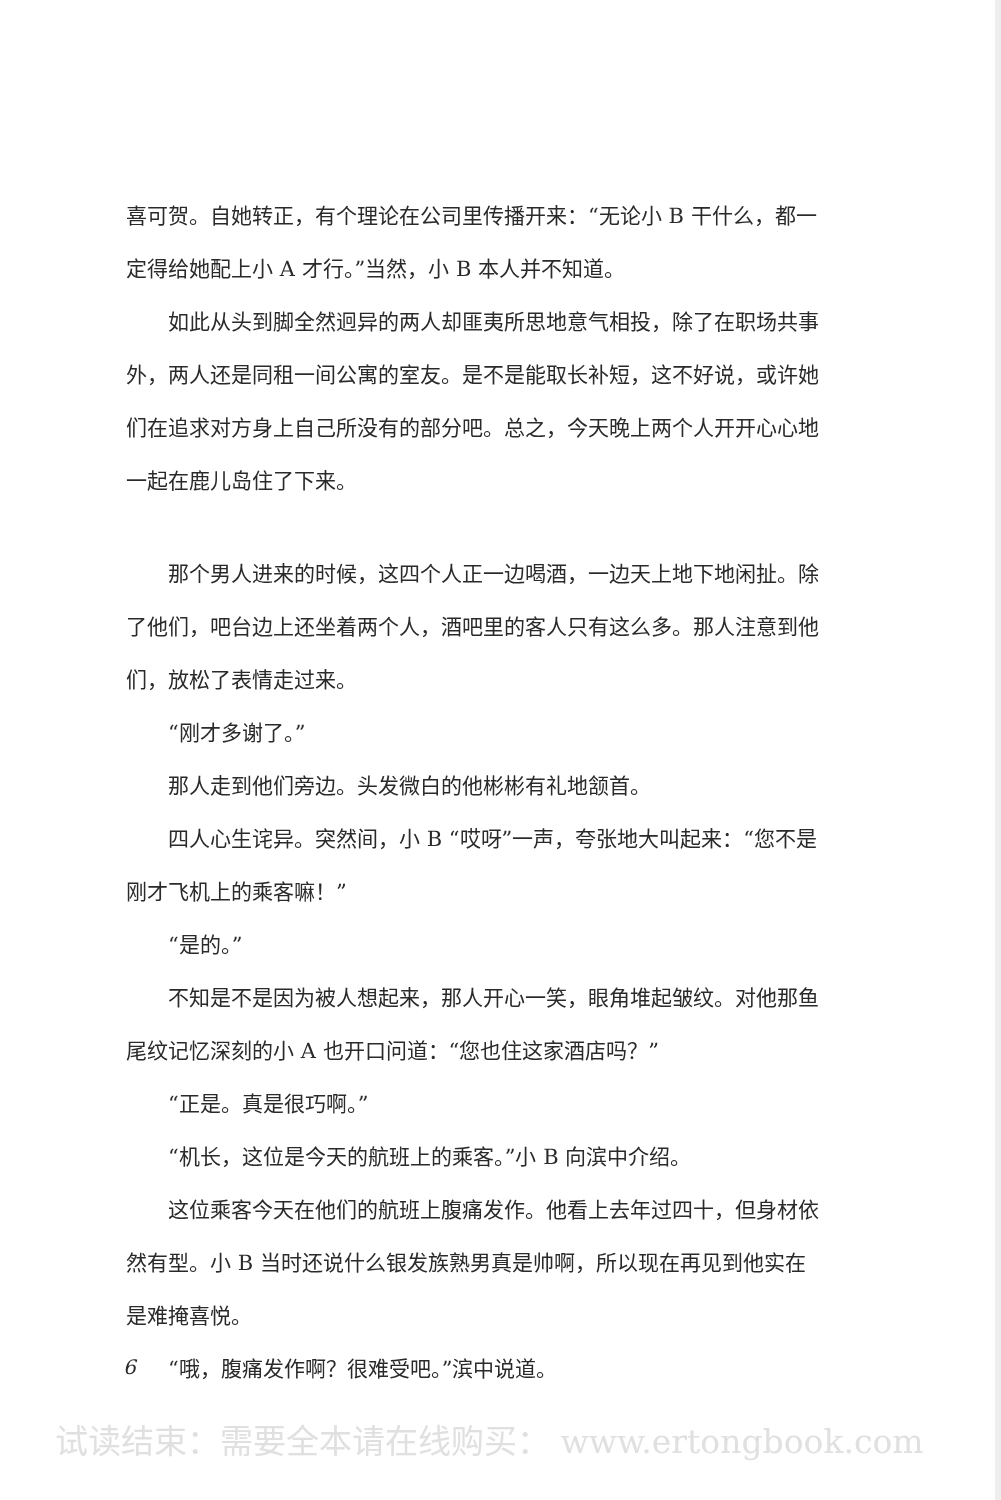喜可贺。自她转正，有个理论在公司里传播开来：“无论小 B 干什么，都一定得给她配上小 A 才行。”当然，小 B 本人并不知道。
如此从头到脚全然迥异的两人却匪夷所思地意气相投，除了在职场共事外，两人还是同租一间公寓的室友。是不是能取长补短，这不好说，或许她们在追求对方身上自己所没有的部分吧。总之，今天晚上两个人开开心心地一起在鹿儿岛住了下来。
那个男人进来的时候，这四个人正一边喝酒，一边天上地下地闲扯。除了他们，吧台边上还坐着两个人，酒吧里的客人只有这么多。那人注意到他们，放松了表情走过来。
“刚才多谢了。”
那人走到他们旁边。头发微白的他彬彬有礼地颔首。
四人心生诧异。突然间，小 B “哎呀”一声，夸张地大叫起来：“您不是刚才飞机上的乘客嘛！”
“是的。”
不知是不是因为被人想起来，那人开心一笑，眼角堆起皱纹。对他那鱼尾纹记忆深刻的小 A 也开口问道：“您也住这家酒店吗？”
“正是。真是很巧啊。”
“机长，这位是今天的航班上的乘客。”小 B 向滨中介绍。
这位乘客今天在他们的航班上腹痛发作。他看上去年过四十，但身材依然有型。小 B 当时还说什么银发族熟男真是帅啊，所以现在再见到他实在是难掩喜悦。
“哦，腹痛发作啊？很难受吧。”滨中说道。
6
试读结束：需要全本请在线购买： www.ertongbook.com